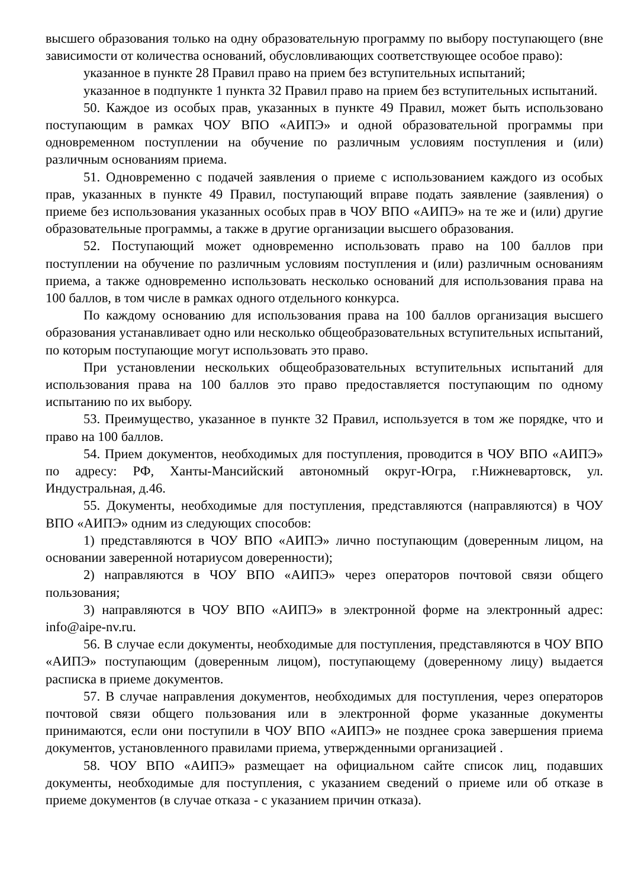высшего образования только на одну образовательную программу по выбору поступающего (вне зависимости от количества оснований, обусловливающих соответствующее особое право):
указанное в пункте 28 Правил право на прием без вступительных испытаний;
указанное в подпункте 1 пункта 32 Правил право на прием без вступительных испытаний.
50. Каждое из особых прав, указанных в пункте 49 Правил, может быть использовано поступающим в рамках ЧОУ ВПО «АИПЭ» и одной образовательной программы при одновременном поступлении на обучение по различным условиям поступления и (или) различным основаниям приема.
51. Одновременно с подачей заявления о приеме с использованием каждого из особых прав, указанных в пункте 49 Правил, поступающий вправе подать заявление (заявления) о приеме без использования указанных особых прав в ЧОУ ВПО «АИПЭ» на те же и (или) другие образовательные программы, а также в другие организации высшего образования.
52. Поступающий может одновременно использовать право на 100 баллов при поступлении на обучение по различным условиям поступления и (или) различным основаниям приема, а также одновременно использовать несколько оснований для использования права на 100 баллов, в том числе в рамках одного отдельного конкурса.
По каждому основанию для использования права на 100 баллов организация высшего образования устанавливает одно или несколько общеобразовательных вступительных испытаний, по которым поступающие могут использовать это право.
При установлении нескольких общеобразовательных вступительных испытаний для использования права на 100 баллов это право предоставляется поступающим по одному испытанию по их выбору.
53. Преимущество, указанное в пункте 32 Правил, используется в том же порядке, что и право на 100 баллов.
54. Прием документов, необходимых для поступления, проводится в ЧОУ ВПО «АИПЭ» по адресу: РФ, Ханты-Мансийский автономный округ-Югра, г.Нижневартовск, ул. Индустральная, д.46.
55. Документы, необходимые для поступления, представляются (направляются) в ЧОУ ВПО «АИПЭ» одним из следующих способов:
1) представляются в ЧОУ ВПО «АИПЭ» лично поступающим (доверенным лицом, на основании заверенной нотариусом доверенности);
2) направляются в ЧОУ ВПО «АИПЭ» через операторов почтовой связи общего пользования;
3) направляются в ЧОУ ВПО «АИПЭ» в электронной форме на электронный адрес: info@aipe-nv.ru.
56. В случае если документы, необходимые для поступления, представляются в ЧОУ ВПО «АИПЭ» поступающим (доверенным лицом), поступающему (доверенному лицу) выдается расписка в приеме документов.
57. В случае направления документов, необходимых для поступления, через операторов почтовой связи общего пользования или в электронной форме указанные документы принимаются, если они поступили в ЧОУ ВПО «АИПЭ» не позднее срока завершения приема документов, установленного правилами приема, утвержденными организацией .
58. ЧОУ ВПО «АИПЭ» размещает на официальном сайте список лиц, подавших документы, необходимые для поступления, с указанием сведений о приеме или об отказе в приеме документов (в случае отказа - с указанием причин отказа).